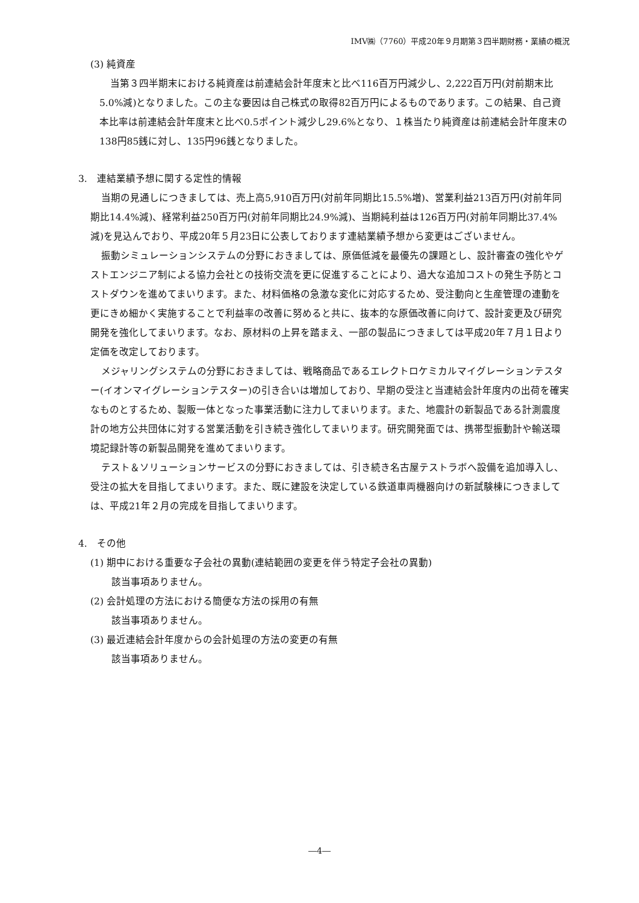IMV㈱（7760）平成20年９月期第３四半期財務・業績の概況
(3) 純資産
当第３四半期末における純資産は前連結会計年度末と比べ116百万円減少し、2,222百万円(対前期末比5.0%減)となりました。この主な要因は自己株式の取得82百万円によるものであります。この結果、自己資本比率は前連結会計年度末と比べ0.5ポイント減少し29.6%となり、１株当たり純資産は前連結会計年度末の138円85銭に対し、135円96銭となりました。
3.　連結業績予想に関する定性的情報
当期の見通しにつきましては、売上高5,910百万円(対前年同期比15.5%増)、営業利益213百万円(対前年同期比14.4%減)、経常利益250百万円(対前年同期比24.9%減)、当期純利益は126百万円(対前年同期比37.4%減)を見込んでおり、平成20年５月23日に公表しております連結業績予想から変更はございません。
振動シミュレーションシステムの分野におきましては、原価低減を最優先の課題とし、設計審査の強化やゲストエンジニア制による協力会社との技術交流を更に促進することにより、過大な追加コストの発生予防とコストダウンを進めてまいります。また、材料価格の急激な変化に対応するため、受注動向と生産管理の連動を更にきめ細かく実施することで利益率の改善に努めると共に、抜本的な原価改善に向けて、設計変更及び研究開発を強化してまいります。なお、原材料の上昇を踏まえ、一部の製品につきましては平成20年７月１日より定価を改定しております。
メジャリングシステムの分野におきましては、戦略商品であるエレクトロケミカルマイグレーションテスター(イオンマイグレーションテスター)の引き合いは増加しており、早期の受注と当連結会計年度内の出荷を確実なものとするため、製販一体となった事業活動に注力してまいります。また、地震計の新製品である計測震度計の地方公共団体に対する営業活動を引き続き強化してまいります。研究開発面では、携帯型振動計や輸送環境記録計等の新製品開発を進めてまいります。
テスト＆ソリューションサービスの分野におきましては、引き続き名古屋テストラボへ設備を追加導入し、受注の拡大を目指してまいります。また、既に建設を決定している鉄道車両機器向けの新試験棟につきましては、平成21年２月の完成を目指してまいります。
4.　その他
(1) 期中における重要な子会社の異動(連結範囲の変更を伴う特定子会社の異動)
該当事項ありません。
(2) 会計処理の方法における簡便な方法の採用の有無
該当事項ありません。
(3) 最近連結会計年度からの会計処理の方法の変更の有無
該当事項ありません。
―4―